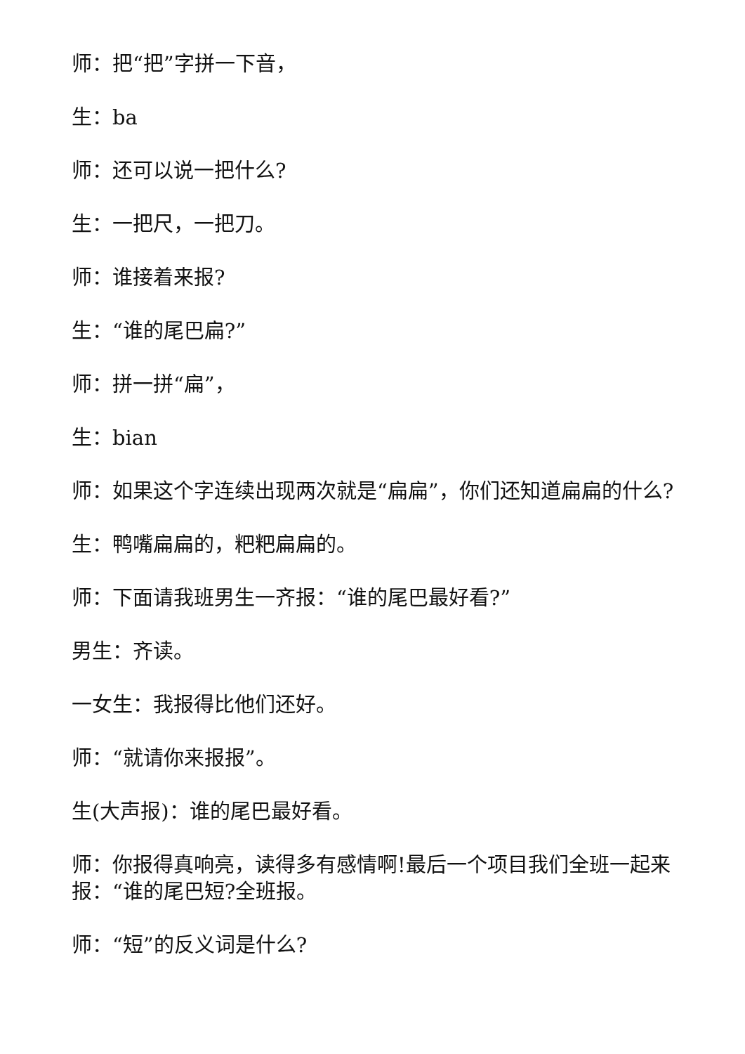师：把“把”字拼一下音，
生：ba
师：还可以说一把什么?
生：一把尺，一把刀。
师：谁接着来报?
生：“谁的尾巴扁?”
师：拼一拼“扁”，
生：bian
师：如果这个字连续出现两次就是“扁扁”，你们还知道扁扁的什么?
生：鸭嘴扁扁的，粑粑扁扁的。
师：下面请我班男生一齐报：“谁的尾巴最好看?”
男生：齐读。
一女生：我报得比他们还好。
师：“就请你来报报”。
生(大声报)：谁的尾巴最好看。
师：你报得真响亮，读得多有感情啊!最后一个项目我们全班一起来报：“谁的尾巴短?全班报。
师：“短”的反义词是什么?